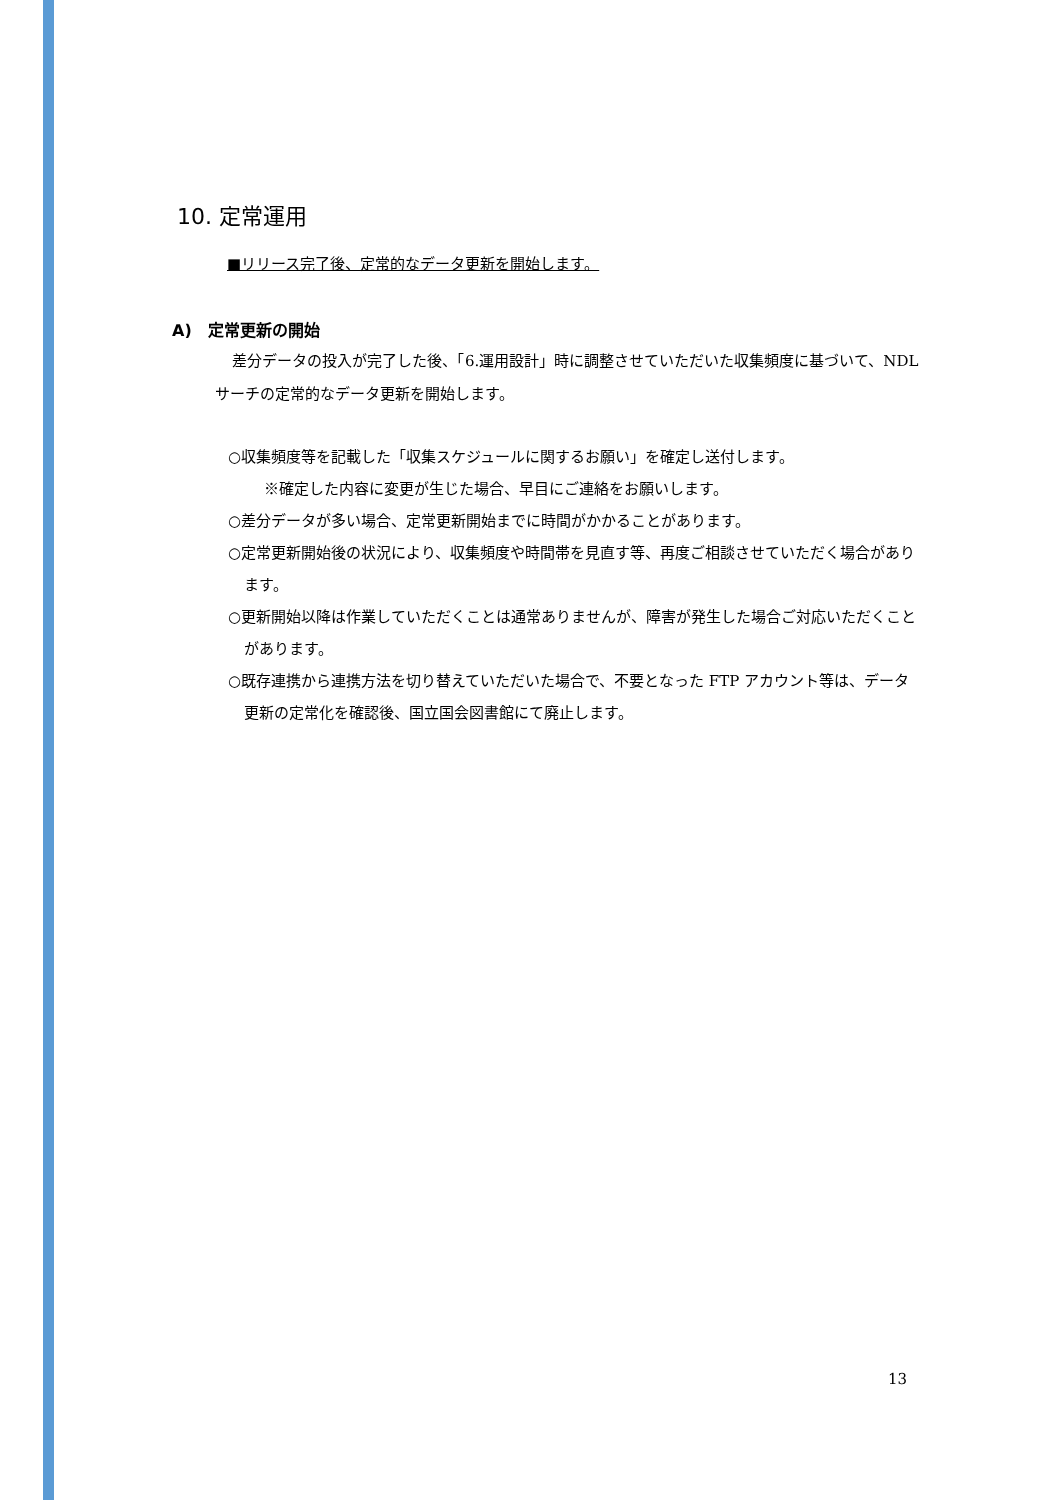10. 定常運用
■リリース完了後、定常的なデータ更新を開始します。
A) 定常更新の開始
差分データの投入が完了した後、「6.運用設計」時に調整させていただいた収集頻度に基づいて、NDL サーチの定常的なデータ更新を開始します。
○収集頻度等を記載した「収集スケジュールに関するお願い」を確定し送付します。
※確定した内容に変更が生じた場合、早目にご連絡をお願いします。
○差分データが多い場合、定常更新開始までに時間がかかることがあります。
○定常更新開始後の状況により、収集頻度や時間帯を見直す等、再度ご相談させていただく場合があります。
○更新開始以降は作業していただくことは通常ありませんが、障害が発生した場合ご対応いただくことがあります。
○既存連携から連携方法を切り替えていただいた場合で、不要となった FTP アカウント等は、データ更新の定常化を確認後、国立国会図書館にて廃止します。
13